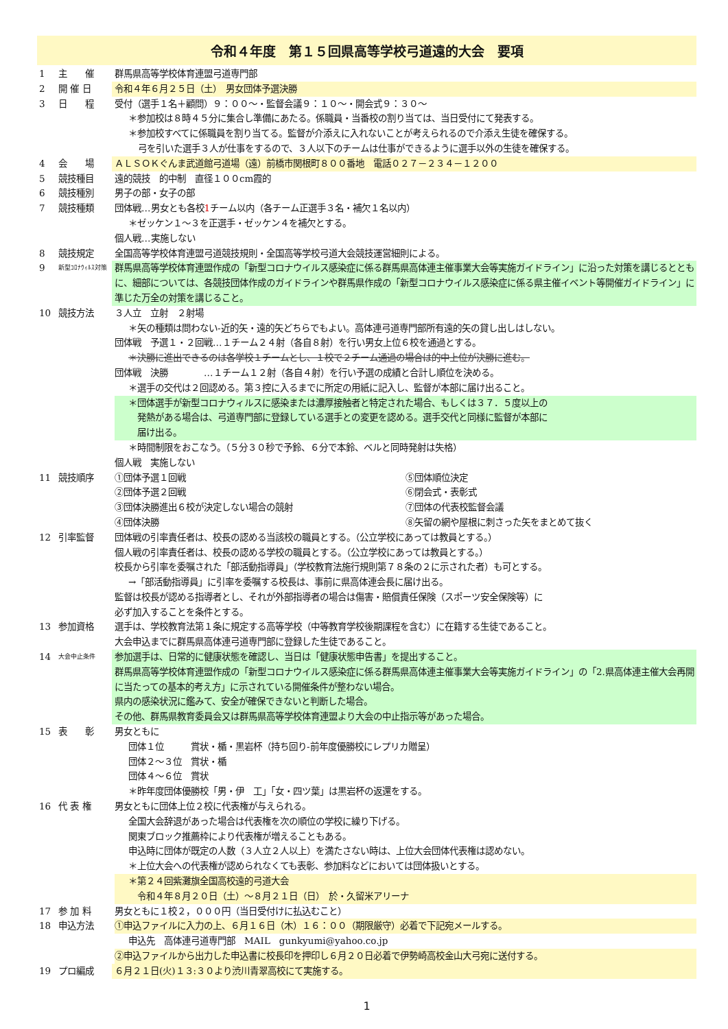令和４年度　第１５回県高等学校弓道遠的大会　要項
1 主　　催 群馬県高等学校体育連盟弓道専門部
2 開 催 日 令和４年６月２５日（土）　男女団体予選決勝
3 日　　程 受付（選手１名＋顧問）９：００～・監督会議９：１０～・開会式９：３０～
＊参加校は８時４５分に集合し準備にあたる。係職員・当番校の割り当ては、当日受付にて発表する。
＊参加校すべてに係職員を割り当てる。監督が介添えに入れないことが考えられるので介添え生徒を確保する。
弓を引いた選手３人が仕事をするので、３人以下のチームは仕事ができるように選手以外の生徒を確保する。
4 会　　場 ＡＬＳＯＫぐんま武道館弓道場（遠）前橋市関根町８００番地　電話０２７－２３４－１２００
5 競技種目 遠的競技　的中制　直径１００cm霞的
6 競技種別 男子の部・女子の部
7 競技種類 団体戦…男女とも各校1チーム以内（各チーム正選手３名・補欠１名以内）
＊ゼッケン１～３を正選手・ゼッケン４を補欠とする。
個人戦…実施しない
8 競技規定 全国高等学校体育連盟弓道競技規則・全国高等学校弓道大会競技運営細則による。
9
新型ｺﾛﾅｳｨﾙｽ対策
群馬県高等学校体育連盟作成の「新型コロナウイルス感染症に係る群馬県高体連主催事業大会等実施ガイドライン」に沿った対策を講じるとともに、細部については、各競技団体作成のガイドラインや群馬県作成の「新型コロナウイルス感染症に係る県主催イベント等開催ガイドライン」に準じた万全の対策を講じること。
10 競技方法 ３人立　立射　２射場
＊矢の種類は問わない-近的矢・遠的矢どちらでもよい。高体連弓道専門部所有遠的矢の貸し出しはしない。
団体戦　予選１・２回戦…１チーム２４射（各自８射）を行い男女上位６校を通過とする。
＊決勝に進出できるのは各学校１チームとし、１校で２チーム通過の場合は的中上位が決勝に進む。
団体戦　決勝　　　　…１チーム１２射（各自４射）を行い予選の成績と合計し順位を決める。
＊選手の交代は２回認める。第３控に入るまでに所定の用紙に記入し、監督が本部に届け出ること。
＊団体選手が新型コロナウィルスに感染または濃厚接触者と特定された場合、もしくは３７．５度以上の
　発熱がある場合は、弓道専門部に登録している選手との変更を認める。選手交代と同様に監督が本部に
　届け出る。
＊時間制限をおこなう。（５分３０秒で予鈴、６分で本鈴、ベルと同時発射は失格）
個人戦　実施しない
11 競技順序 ①団体予選１回戦 ⑤団体順位決定
②団体予選２回戦 ⑥閉会式・表彰式
③団体決勝進出６校が決定しない場合の競射
⑦団体の代表校監督会議
④団体決勝 ⑧矢留の網や屋根に刺さった矢をまとめて抜く
12 引率監督 団体戦の引率責任者は、校長の認める当該校の職員とする。（公立学校にあっては教員とする。）
個人戦の引率責任者は、校長の認める学校の職員とする。（公立学校にあっては教員とする。）
校長から引率を委嘱された「部活動指導員」（学校教育法施行規則第７８条の２に示された者）も可とする。
→「部活動指導員」に引率を委嘱する校長は、事前に県高体連会長に届け出る。
監督は校長が認める指導者とし、それが外部指導者の場合は傷害・賠償責任保険（スポーツ安全保険等）に
必ず加入することを条件とする。
13 参加資格 選手は、学校教育法第１条に規定する高等学校（中等教育学校後期課程を含む）に在籍する生徒であること。
大会申込までに群馬県高体連弓道専門部に登録した生徒であること。
14
大会中止条件
参加選手は、日常的に健康状態を確認し、当日は「健康状態申告書」を提出すること。
群馬県高等学校体育連盟作成の「新型コロナウイルス感染症に係る群馬県高体連主催事業大会等実施ガイドライン」の「2.県高体連主催大会再開に当たっての基本的考え方」に示されている開催条件が整わない場合。
県内の感染状況に鑑みて、安全が確保できないと判断した場合。
その他、群馬県教育委員会又は群馬県高等学校体育連盟より大会の中止指示等があった場合。
15 表　　彰 男女ともに
団体１位　　　賞状・楯・黒岩杯（持ち回り-前年度優勝校にレプリカ贈呈）
団体２～３位　賞状・楯
団体４～６位　賞状
＊昨年度団体優勝校「男・伊　工」「女・四ツ葉」は黒岩杯の返還をする。
16 代 表 権 男女ともに団体上位２校に代表権が与えられる。
全国大会辞退があった場合は代表権を次の順位の学校に繰り下げる。
関東ブロック推薦枠により代表権が増えることもある。
申込時に団体が既定の人数（３人立２人以上）を満たさない時は、上位大会団体代表権は認めない。
＊上位大会への代表権が認められなくても表彰、参加料などにおいては団体扱いとする。
＊第２４回紫灘旗全国高校遠的弓道大会
　令和４年８月２０日（土）～８月２１日（日）　於・久留米アリーナ
17 参 加 料 男女ともに１校２，０００円（当日受付けに払込むこと）
18 申込方法 ①申込ファイルに入力の上、６月１６日（木）１６：００（期限厳守）必着で下記宛メールする。
申込先　高体連弓道専門部　MAIL　gunkyumi@yahoo.co.jp
②申込ファイルから出力した申込書に校長印を押印し６月２０日必着で伊勢崎高校金山大弓宛に送付する。
19 プロ編成 ６月２１日(火)１３:３０より渋川青翠高校にて実施する。
1